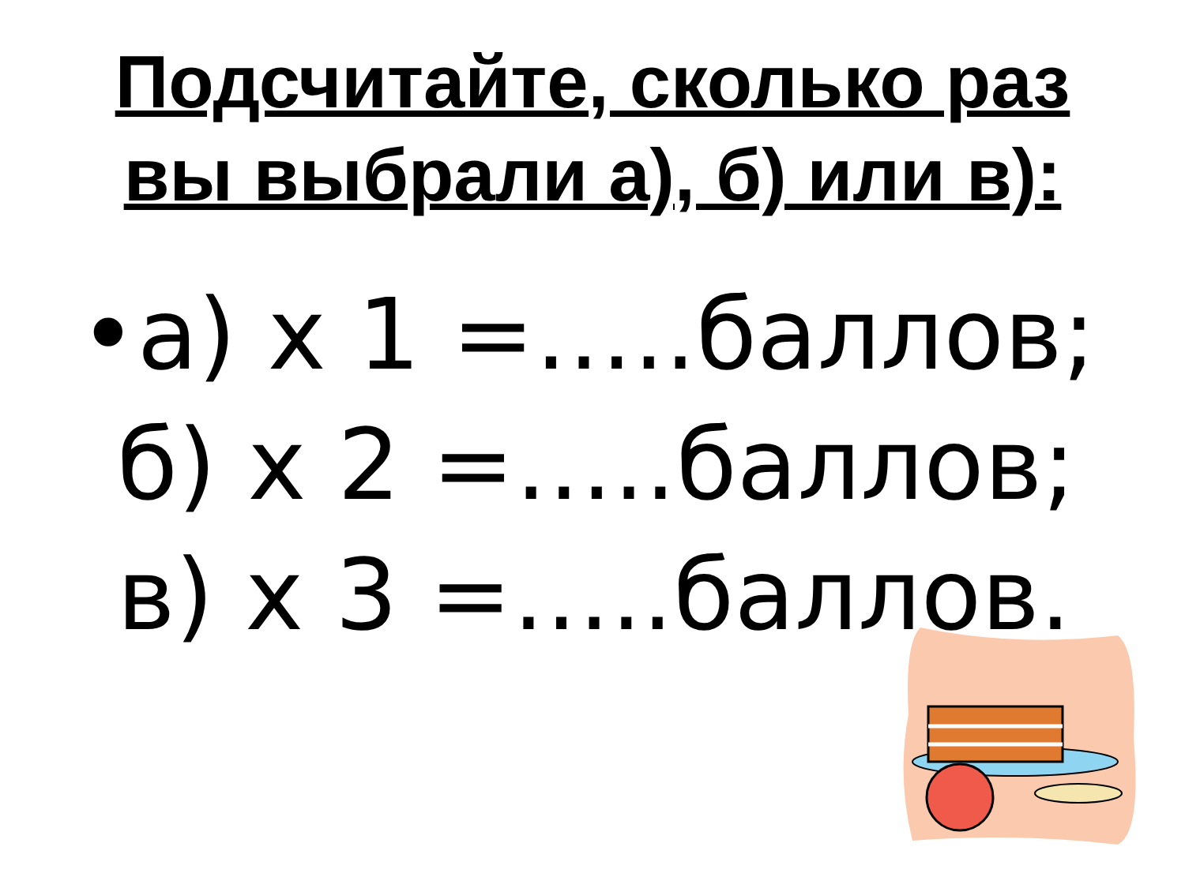Подсчитайте, сколько раз
вы выбрали а), б) или в):
•а) х 1 =…..баллов;
б) х 2 =…..баллов;
в) х 3 =…..баллов.